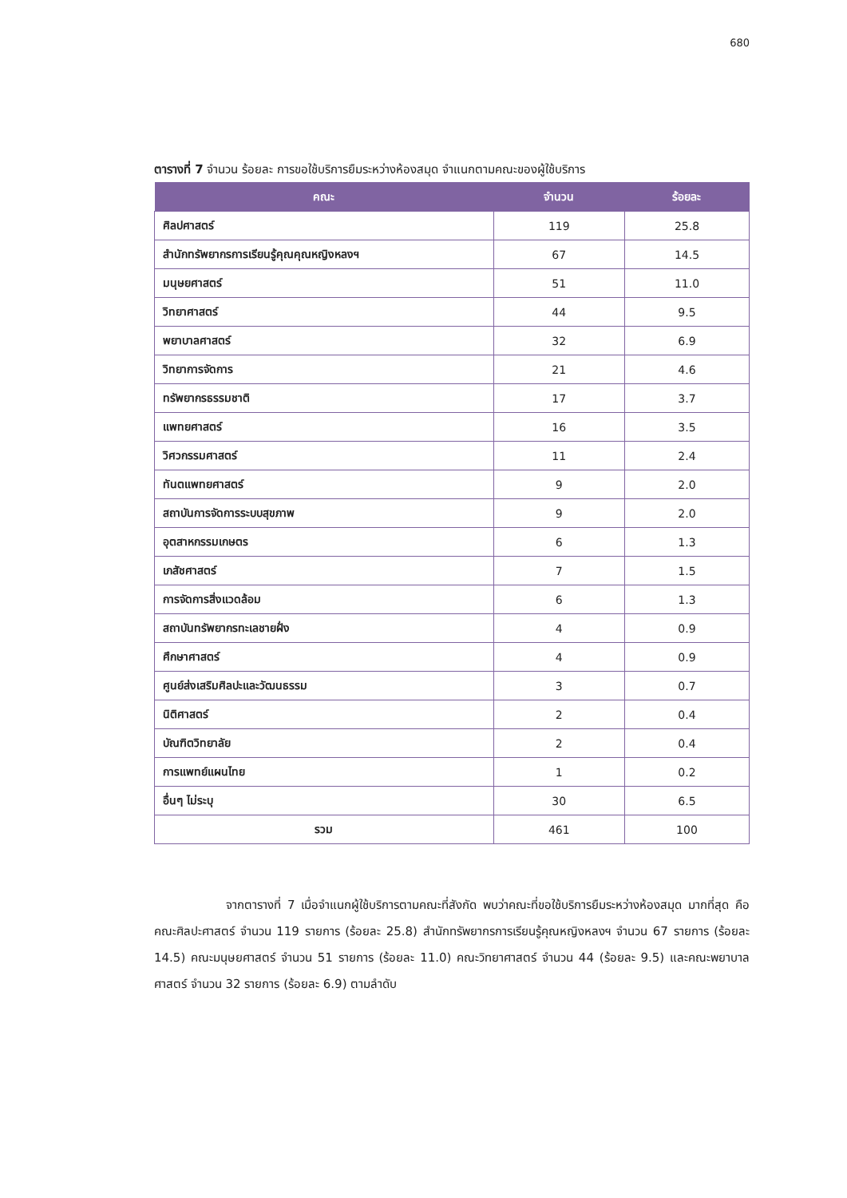680
ตารางที่ 7 จำนวน ร้อยละ การขอใช้บริการยืมระหว่างห้องสมุด จำแนกตามคณะของผู้ใช้บริการ
| คณะ | จำนวน | ร้อยละ |
| --- | --- | --- |
| ศิลปศาสตร์ | 119 | 25.8 |
| สำนักทรัพยากรการเรียนรู้คุณคุณหญิงหลงฯ | 67 | 14.5 |
| มนุษยศาสตร์ | 51 | 11.0 |
| วิทยาศาสตร์ | 44 | 9.5 |
| พยาบาลศาสตร์ | 32 | 6.9 |
| วิทยาการจัดการ | 21 | 4.6 |
| ทรัพยากรธรรมชาติ | 17 | 3.7 |
| แพทยศาสตร์ | 16 | 3.5 |
| วิศวกรรมศาสตร์ | 11 | 2.4 |
| ทันตแพทยศาสตร์ | 9 | 2.0 |
| สถาบันการจัดการระบบสุขภาพ | 9 | 2.0 |
| อุตสาหกรรมเกษตร | 6 | 1.3 |
| เภสัชศาสตร์ | 7 | 1.5 |
| การจัดการสิ่งแวดล้อม | 6 | 1.3 |
| สถาบันทรัพยากรทะเลชายฝั่ง | 4 | 0.9 |
| ศึกษาศาสตร์ | 4 | 0.9 |
| ศูนย์ส่งเสริมศิลปะและวัฒนธรรม | 3 | 0.7 |
| นิติศาสตร์ | 2 | 0.4 |
| บัณฑิตวิทยาลัย | 2 | 0.4 |
| การแพทย์แผนไทย | 1 | 0.2 |
| อื่นๆ ไม่ระบุ | 30 | 6.5 |
| รวม | 461 | 100 |
จากตารางที่ 7 เมื่อจำแนกผู้ใช้บริการตามคณะที่สังกัด พบว่าคณะที่ขอใช้บริการยืมระหว่างห้องสมุด มากที่สุด คือ คณะศิลปะศาสตร์ จำนวน 119 รายการ (ร้อยละ 25.8) สำนักทรัพยากรการเรียนรู้คุณหญิงหลงฯ จำนวน 67 รายการ (ร้อยละ 14.5) คณะมนุษยศาสตร์ จำนวน 51 รายการ (ร้อยละ 11.0) คณะวิทยาศาสตร์ จำนวน 44 (ร้อยละ 9.5) และคณะพยาบาลศาสตร์ จำนวน 32 รายการ (ร้อยละ 6.9) ตามลำดับ